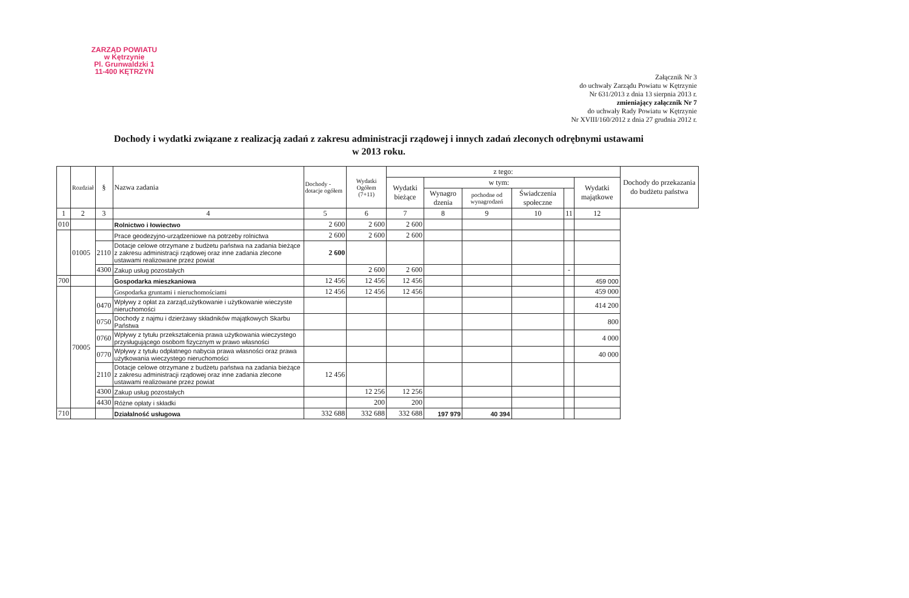ZARZĄD POWIATU
w Kętrzynie
Pl. Grunwaldzki 1
11-400 KĘTRZYN
Załącznik Nr 3
do uchwały Zarządu Powiatu w Kętrzynie
Nr 631/2013 z dnia 13 sierpnia 2013 r.
zmieniający załącznik Nr 7
do uchwały Rady Powiatu w Kętrzynie
Nr XVIII/160/2012 z dnia 27 grudnia 2012 r.
Dochody i wydatki związane z realizacją zadań z zakresu administracji rządowej i innych zadań zleconych odrębnymi ustawami
w 2013 roku.
| | Rozdział | § | Nazwa zadania | Dochody - dotacje ogółem | Wydatki Ogółem (7+11) | z tego: | | | | | | Dochody do przekazania do budżetu państwa |
| --- | --- | --- | --- | --- | --- | --- | --- | --- | --- | --- | --- | --- |
| | | | | | | Wydatki bieżące | w tym: | | | | Wydatki majątkowe | |
| | | | | | | | Wynagro dzenia | pochodne od wynagrodzeń | Świadczenia społeczne | | | |
| 1 | 2 | 3 | 4 | 5 | 6 | 7 | 8 | 9 | 10 | 11 | 12 | |
| 010 | | | Rolnictwo i łowiectwo | 2 600 | 2 600 | 2 600 | | | | | | |
| | 01005 | | Prace geodezyjno-urządzeniowe na potrzeby rolnictwa | 2 600 | 2 600 | 2 600 | | | | | | |
| | | 2110 | Dotacje celowe otrzymane z budżetu państwa na zadania bieżące z zakresu administracji rządowej oraz inne zadania zlecone ustawami realizowane przez powiat | 2 600 | | | | | | | | |
| | | 4300 | Zakup usług pozostałych | | 2 600 | 2 600 | | | | - | | |
| 700 | | | Gospodarka mieszkaniowa | 12 456 | 12 456 | 12 456 | | | | | 459 000 | |
| | 70005 | | Gospodarka gruntami i nieruchomościami | 12 456 | 12 456 | 12 456 | | | | | 459 000 | |
| | | 0470 | Wpływy z opłat za zarząd,użytkowanie i użytkowanie wieczyste nieruchomości | | | | | | | | 414 200 | |
| | | 0750 | Dochody z najmu i dzierżawy składników majątkowych Skarbu Państwa | | | | | | | | 800 | |
| | | 0760 | Wpływy z tytułu przekształcenia prawa użytkowania wieczystego przysługującego osobom fizycznym w prawo własności | | | | | | | | 4 000 | |
| | | 0770 | Wpływy z tytułu odpłatnego nabycia prawa własności oraz prawa użytkowania wieczystego nieruchomości | | | | | | | | 40 000 | |
| | | 2110 | Dotacje celowe otrzymane z budżetu państwa na zadania bieżące z zakresu administracji rządowej oraz inne zadania zlecone ustawami realizowane przez powiat | 12 456 | | | | | | | | |
| | | 4300 | Zakup usług pozostałych | | 12 256 | 12 256 | | | | | | |
| | | 4430 | Różne opłaty i składki | | 200 | 200 | | | | | | |
| 710 | | | Działalność usługowa | 332 688 | 332 688 | 332 688 | 197 979 | 40 394 | | | | |